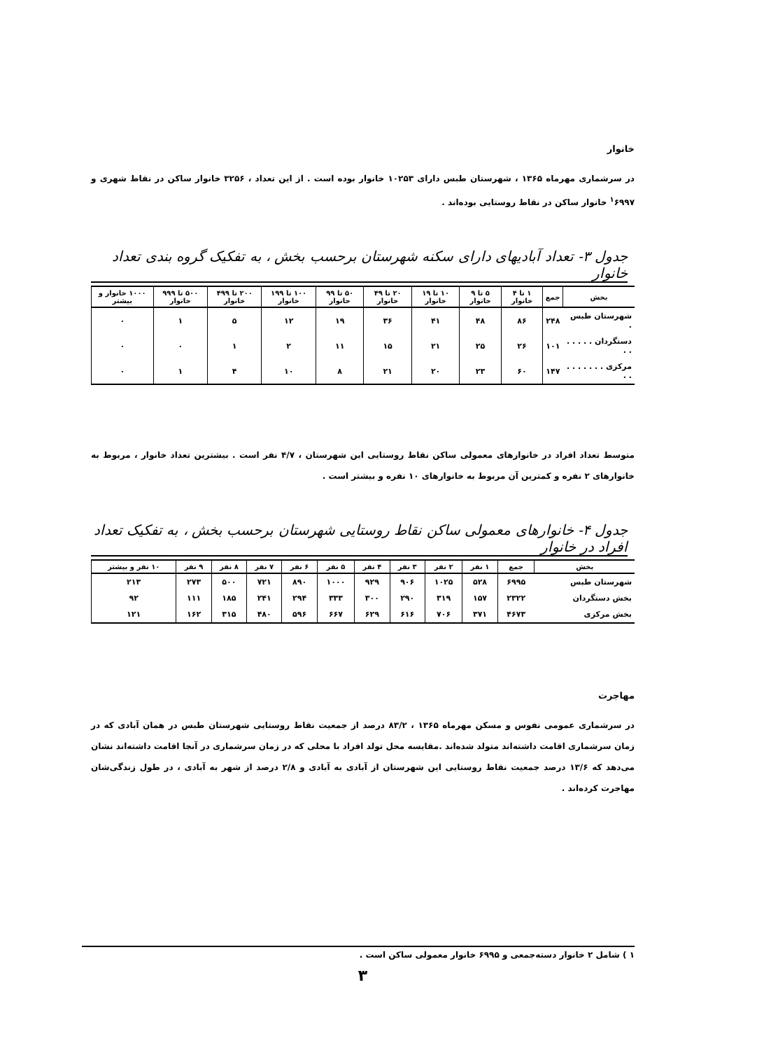خانوار
در سرشماری مهرماه ۱۳۶۵ ، شهرستان طبس دارای ۱۰۲۵۳ خانوار بوده است . از این تعداد ، ۳۲۵۶ خانوار ساکن در نقاط شهری و <sup>۱</sup>۶۹۹۷ خانوار ساکن در نقاط روستایی بوده‌اند .
جدول ۳- تعداد آبادیهای دارای سکنه شهرستان برحسب بخش ، به تفکیک گروه بندی تعداد خانوار
| بخش | جمع | ۱ تا ۴ خانوار | ۵ تا ۹ خانوار | ۱۰ تا ۱۹ خانوار | ۲۰ تا ۴۹ خانوار | ۵۰ تا ۹۹ خانوار | ۱۰۰ تا ۱۹۹ خانوار | ۲۰۰ تا ۴۹۹ خانوار | ۵۰۰ تا ۹۹۹ خانوار | ۱۰۰۰ خانوار و بیشتر |
| --- | --- | --- | --- | --- | --- | --- | --- | --- | --- | --- |
| شهرستان طبس . | ۲۴۸ | ۸۶ | ۴۸ | ۴۱ | ۳۶ | ۱۹ | ۱۲ | ۵ | ۱ | ۰ |
| دستگردان . . . . . . . | ۱۰۱ | ۲۶ | ۲۵ | ۲۱ | ۱۵ | ۱۱ | ۲ | ۱ | ۰ | ۰ |
| مرکزی . . . . . . . . . | ۱۴۷ | ۶۰ | ۲۳ | ۲۰ | ۲۱ | ۸ | ۱۰ | ۴ | ۱ | ۰ |
متوسط تعداد افراد در خانوارهای معمولی ساکن نقاط روستایی این شهرستان ، ۴/۷ نفر است . بیشترین تعداد خانوار ، مربوط به خانوارهای ۲ نفره و کمترین آن مربوط به خانوارهای ۱۰ نفره و بیشتر است .
جدول ۴- خانوارهای معمولی ساکن نقاط روستایی شهرستان برحسب بخش ، به تفکیک تعداد افراد در خانوار
| بخش | جمع | ۱ نفر | ۲ نفر | ۳ نفر | ۴ نفر | ۵ نفر | ۶ نفر | ۷ نفر | ۸ نفر | ۹ نفر | ۱۰ نفر و بیشتر |
| --- | --- | --- | --- | --- | --- | --- | --- | --- | --- | --- | --- |
| شهرستان طبس | ۶۹۹۵ | ۵۲۸ | ۱۰۲۵ | ۹۰۶ | ۹۲۹ | ۱۰۰۰ | ۸۹۰ | ۷۲۱ | ۵۰۰ | ۲۷۳ | ۲۱۳ |
| بخش دستگردان | ۲۳۲۲ | ۱۵۷ | ۳۱۹ | ۲۹۰ | ۳۰۰ | ۳۳۳ | ۲۹۴ | ۲۴۱ | ۱۸۵ | ۱۱۱ | ۹۲ |
| بخش مرکزی | ۴۶۷۳ | ۳۷۱ | ۷۰۶ | ۶۱۶ | ۶۲۹ | ۶۶۷ | ۵۹۶ | ۴۸۰ | ۳۱۵ | ۱۶۲ | ۱۲۱ |
مهاجرت
در سرشماری عمومی نفوس و مسکن مهرماه ۱۳۶۵ ، ۸۳/۲ درصد از جمعیت نقاط روستایی شهرستان طبس در همان آبادی که در زمان سرشماری اقامت داشته‌اند متولد شده‌اند .مقایسه محل تولد افراد با محلی که در زمان سرشماری در آنجا اقامت داشته‌اند نشان می‌دهد که ۱۳/۶ درصد جمعیت نقاط روستایی این شهرستان از آبادی به آبادی و ۲/۸ درصد از شهر به آبادی ، در طول زندگی‌شان مهاجرت کرده‌اند .
۱ ) شامل ۲ خانوار دسته‌جمعی و ۶۹۹۵ خانوار معمولی ساکن است .
۳